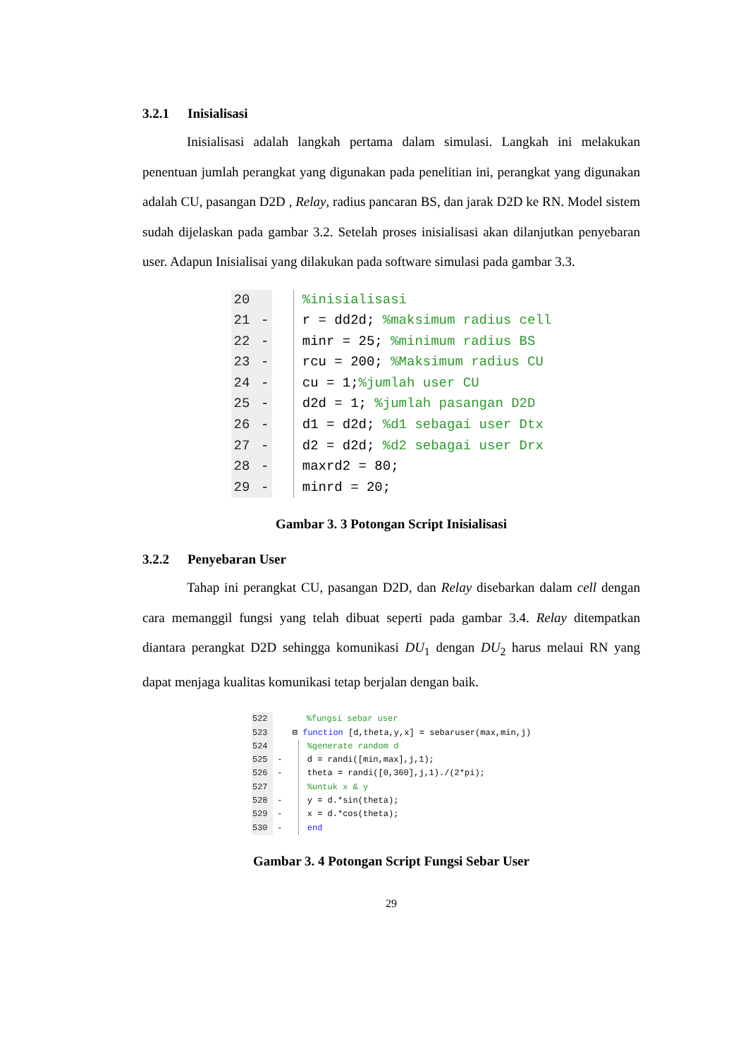3.2.1 Inisialisasi
Inisialisasi adalah langkah pertama dalam simulasi. Langkah ini melakukan penentuan jumlah perangkat yang digunakan pada penelitian ini, perangkat yang digunakan adalah CU, pasangan D2D , Relay, radius pancaran BS, dan jarak D2D ke RN. Model sistem sudah dijelaskan pada gambar 3.2. Setelah proses inisialisasi akan dilanjutkan penyebaran user. Adapun Inisialisai yang dilakukan pada software simulasi pada gambar 3.3.
20 %inisialisasi
21 - r = dd2d; %maksimum radius cell
22 - minr = 25; %minimum radius BS
23 - rcu = 200; %Maksimum radius CU
24 - cu = 1;%jumlah user CU
25 - d2d = 1; %jumlah pasangan D2D
26 - d1 = d2d; %d1 sebagai user Dtx
27 - d2 = d2d; %d2 sebagai user Drx
28 - maxrd2 = 80;
29 - minrd = 20;
Gambar 3. 3 Potongan Script Inisialisasi
3.2.2 Penyebaran User
Tahap ini perangkat CU, pasangan D2D, dan Relay disebarkan dalam cell dengan cara memanggil fungsi yang telah dibuat seperti pada gambar 3.4. Relay ditempatkan diantara perangkat D2D sehingga komunikasi DU<sub>1</sub> dengan DU<sub>2</sub> harus melaui RN yang dapat menjaga kualitas komunikasi tetap berjalan dengan baik.
522 %fungsi sebar user
523 ⊟ function [d,theta,y,x] = sebaruser(max,min,j)
524 %generate random d
525 - d = randi([min,max],j,1);
526 - theta = randi([0,360],j,1)./(2*pi);
527 %untuk x & y
528 - y = d.*sin(theta);
529 - x = d.*cos(theta);
530 - end
Gambar 3. 4 Potongan Script Fungsi Sebar User
29